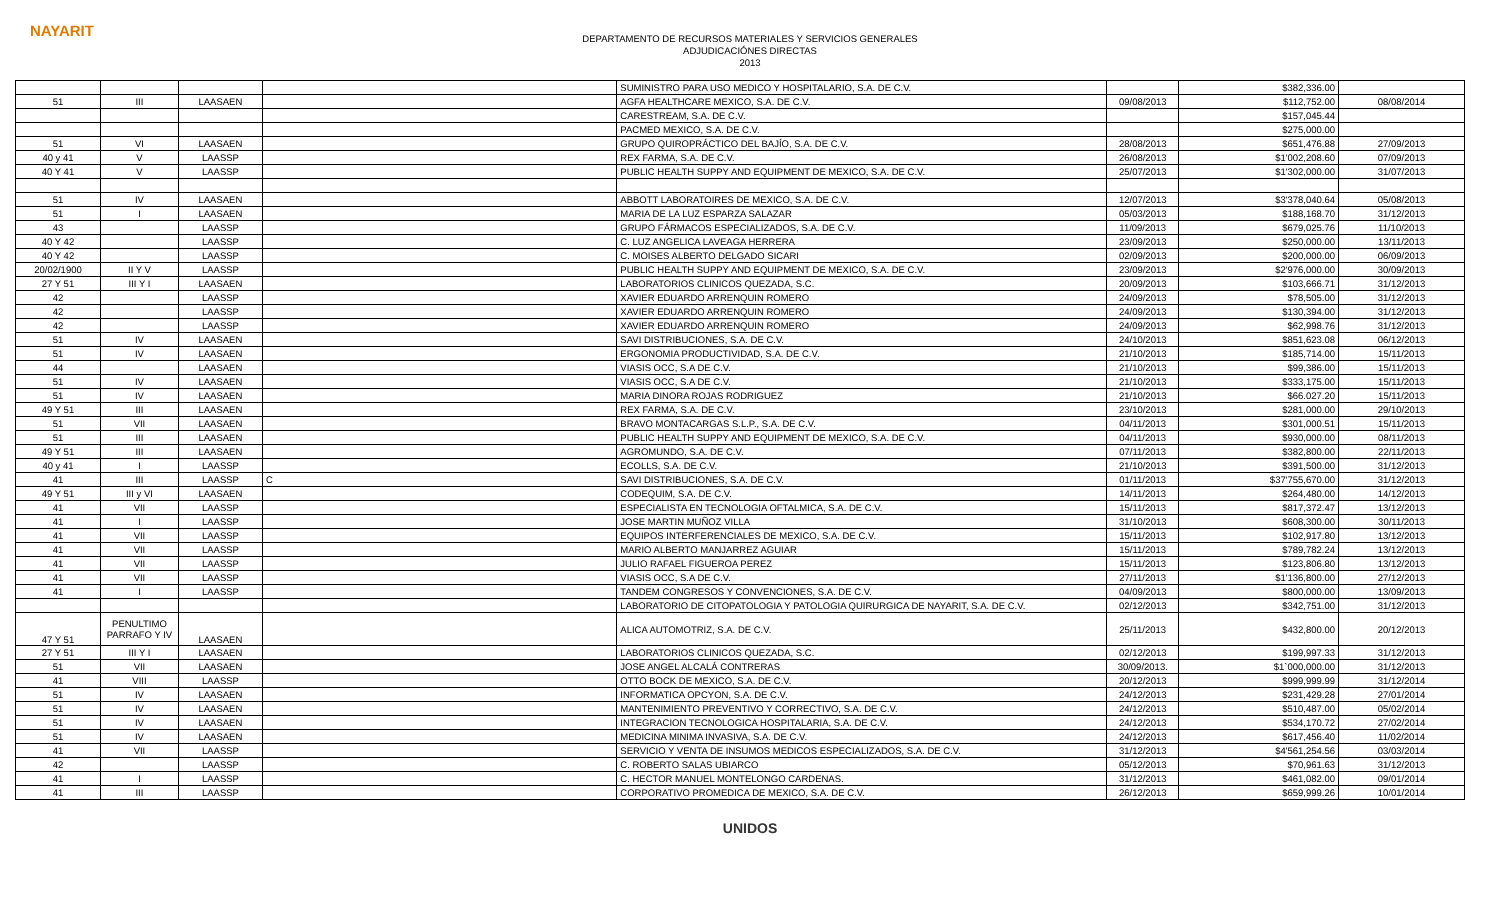NAYARIT
DEPARTAMENTO DE RECURSOS MATERIALES Y SERVICIOS GENERALES
ADJUDICACIÓNES DIRECTAS
2013
| | | | | SUMINISTRO PARA USO MEDICO Y HOSPITALARIO, S.A. DE C.V. | | $382,336.00 | |
| 51 | III | LAASAEN | | AGFA HEALTHCARE MEXICO, S.A. DE C.V. | 09/08/2013 | $112,752.00 | 08/08/2014 |
| | | | | CARESTREAM, S.A. DE C.V. | | $157,045.44 | |
| | | | | PACMED MEXICO, S.A. DE C.V. | | $275,000.00 | |
| 51 | VI | LAASAEN | | GRUPO QUIROPRÁCTICO DEL BAJÍO, S.A. DE C.V. | 28/08/2013 | $651,476.88 | 27/09/2013 |
| 40 y 41 | V | LAASSP | | REX FARMA, S.A. DE C.V. | 26/08/2013 | $1'002,208.60 | 07/09/2013 |
| 40 Y 41 | V | LAASSP | | PUBLIC HEALTH SUPPY AND EQUIPMENT DE MEXICO, S.A. DE C.V. | 25/07/2013 | $1'302,000.00 | 31/07/2013 |
| 51 | IV | LAASAEN | | ABBOTT LABORATOIRES DE MEXICO, S.A. DE C.V. | 12/07/2013 | $3'378,040.64 | 05/08/2013 |
| 51 | I | LAASAEN | | MARIA DE LA LUZ ESPARZA SALAZAR | 05/03/2013 | $188,168.70 | 31/12/2013 |
| 43 | | LAASSP | | GRUPO FÁRMACOS ESPECIALIZADOS, S.A. DE C.V. | 11/09/2013 | $679,025.76 | 11/10/2013 |
| 40 Y 42 | | LAASSP | | C. LUZ ANGELICA LAVEAGA HERRERA | 23/09/2013 | $250,000.00 | 13/11/2013 |
| 40 Y 42 | | LAASSP | | C. MOISES ALBERTO DELGADO SICARI | 02/09/2013 | $200,000.00 | 06/09/2013 |
| 20/02/1900 | II Y V | LAASSP | | PUBLIC HEALTH SUPPY AND EQUIPMENT DE MEXICO, S.A. DE C.V. | 23/09/2013 | $2'976,000.00 | 30/09/2013 |
| 27 Y 51 | III Y I | LAASAEN | | LABORATORIOS CLINICOS QUEZADA, S.C. | 20/09/2013 | $103,666.71 | 31/12/2013 |
| 42 | | LAASSP | | XAVIER EDUARDO ARRENQUIN ROMERO | 24/09/2013 | $78,505.00 | 31/12/2013 |
| 42 | | LAASSP | | XAVIER EDUARDO ARRENQUIN ROMERO | 24/09/2013 | $130,394.00 | 31/12/2013 |
| 42 | | LAASSP | | XAVIER EDUARDO ARRENQUIN ROMERO | 24/09/2013 | $62,998.76 | 31/12/2013 |
| 51 | IV | LAASAEN | | SAVI DISTRIBUCIONES, S.A. DE C.V. | 24/10/2013 | $851,623.08 | 06/12/2013 |
| 51 | IV | LAASAEN | | ERGONOMIA PRODUCTIVIDAD, S.A. DE C.V. | 21/10/2013 | $185,714.00 | 15/11/2013 |
| 44 | | LAASAEN | | VIASIS OCC, S.A DE C.V. | 21/10/2013 | $99,386.00 | 15/11/2013 |
| 51 | IV | LAASAEN | | VIASIS OCC, S.A DE C.V. | 21/10/2013 | $333,175.00 | 15/11/2013 |
| 51 | IV | LAASAEN | | MARIA DINORA ROJAS RODRIGUEZ | 21/10/2013 | $66.027.20 | 15/11/2013 |
| 49 Y 51 | III | LAASAEN | | REX FARMA, S.A. DE C.V. | 23/10/2013 | $281,000.00 | 29/10/2013 |
| 51 | VII | LAASAEN | | BRAVO MONTACARGAS S.L.P., S.A. DE C.V. | 04/11/2013 | $301,000.51 | 15/11/2013 |
| 51 | III | LAASAEN | | PUBLIC HEALTH SUPPY AND EQUIPMENT DE MEXICO, S.A. DE C.V. | 04/11/2013 | $930,000.00 | 08/11/2013 |
| 49 Y 51 | III | LAASAEN | | AGROMUNDO, S.A. DE C.V. | 07/11/2013 | $382,800.00 | 22/11/2013 |
| 40 y 41 | I | LAASSP | | ECOLLS, S.A. DE C.V. | 21/10/2013 | $391,500.00 | 31/12/2013 |
| 41 | III | LAASSP | C | SAVI DISTRIBUCIONES, S.A. DE C.V. | 01/11/2013 | $37'755,670.00 | 31/12/2013 |
| 49 Y 51 | III y VI | LAASAEN | | CODEQUIM, S.A. DE C.V. | 14/11/2013 | $264,480.00 | 14/12/2013 |
| 41 | VII | LAASSP | | ESPECIALISTA EN TECNOLOGIA OFTALMICA, S.A. DE C.V. | 15/11/2013 | $817,372.47 | 13/12/2013 |
| 41 | I | LAASSP | | JOSE MARTIN MUÑOZ VILLA | 31/10/2013 | $608,300.00 | 30/11/2013 |
| 41 | VII | LAASSP | | EQUIPOS INTERFERENCIALES DE MEXICO, S.A. DE C.V. | 15/11/2013 | $102,917.80 | 13/12/2013 |
| 41 | VII | LAASSP | | MARIO ALBERTO MANJARREZ AGUIAR | 15/11/2013 | $789,782.24 | 13/12/2013 |
| 41 | VII | LAASSP | | JULIO RAFAEL FIGUEROA PEREZ | 15/11/2013 | $123,806.80 | 13/12/2013 |
| 41 | VII | LAASSP | | VIASIS OCC, S.A DE C.V. | 27/11/2013 | $1'136,800.00 | 27/12/2013 |
| 41 | I | LAASSP | | TANDEM CONGRESOS Y CONVENCIONES, S.A. DE C.V. | 04/09/2013 | $800,000.00 | 13/09/2013 |
| | | | | LABORATORIO DE CITOPATOLOGIA Y PATOLOGIA QUIRURGICA DE NAYARIT, S.A. DE C.V. | 02/12/2013 | $342,751.00 | 31/12/2013 |
| 47 Y 51 | PENULTIMO PARRAFO Y IV | LAASAEN | | ALICA AUTOMOTRIZ, S.A. DE C.V. | 25/11/2013 | $432,800.00 | 20/12/2013 |
| 27 Y 51 | III Y I | LAASAEN | | LABORATORIOS CLINICOS QUEZADA, S.C. | 02/12/2013 | $199,997.33 | 31/12/2013 |
| 51 | VII | LAASAEN | | JOSE ANGEL ALCALÁ CONTRERAS | 30/09/2013. | $1`000,000.00 | 31/12/2013 |
| 41 | VIII | LAASSP | | OTTO BOCK DE MEXICO, S.A. DE C.V. | 20/12/2013 | $999,999.99 | 31/12/2014 |
| 51 | IV | LAASAEN | | INFORMATICA OPCYON, S.A. DE C.V. | 24/12/2013 | $231,429.28 | 27/01/2014 |
| 51 | IV | LAASAEN | | MANTENIMIENTO PREVENTIVO Y CORRECTIVO, S.A. DE C.V. | 24/12/2013 | $510,487.00 | 05/02/2014 |
| 51 | IV | LAASAEN | | INTEGRACION TECNOLOGICA HOSPITALARIA, S.A. DE C.V. | 24/12/2013 | $534,170.72 | 27/02/2014 |
| 51 | IV | LAASAEN | | MEDICINA MINIMA INVASIVA, S.A. DE C.V. | 24/12/2013 | $617,456.40 | 11/02/2014 |
| 41 | VII | LAASSP | | SERVICIO Y VENTA DE INSUMOS MEDICOS ESPECIALIZADOS, S.A. DE C.V. | 31/12/2013 | $4'561,254.56 | 03/03/2014 |
| 42 | | LAASSP | | C. ROBERTO SALAS UBIARCO | 05/12/2013 | $70,961.63 | 31/12/2013 |
| 41 | I | LAASSP | | C. HECTOR MANUEL MONTELONGO CARDENAS. | 31/12/2013 | $461,082.00 | 09/01/2014 |
| 41 | III | LAASSP | | CORPORATIVO PROMEDICA DE MEXICO, S.A. DE C.V. | 26/12/2013 | $659,999.26 | 10/01/2014 |
UNIDOS